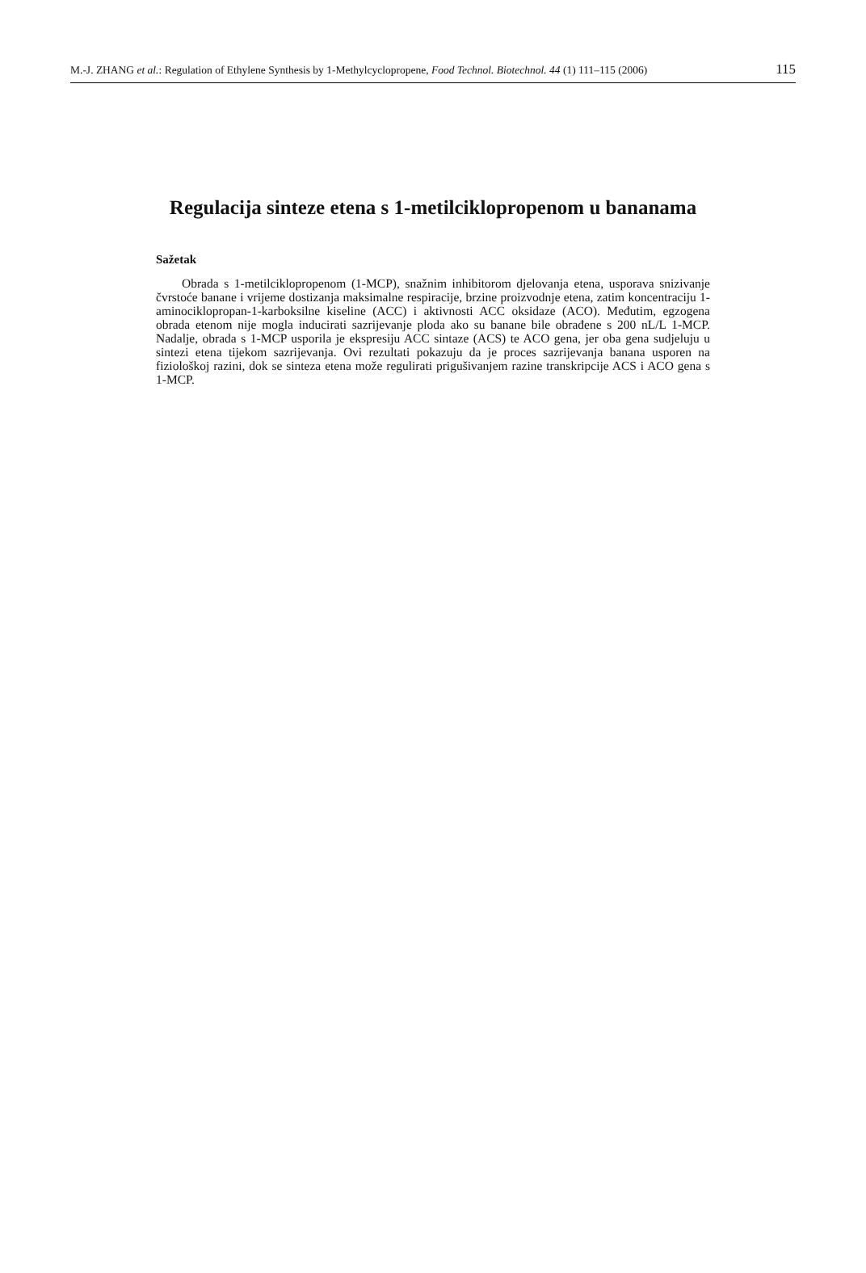M.-J. ZHANG et al.: Regulation of Ethylene Synthesis by 1-Methylcyclopropene, Food Technol. Biotechnol. 44 (1) 111–115 (2006) 115
Regulacija sinteze etena s 1-metilciklopropenom u bananama
Sažetak
Obrada s 1-metilciklopropenom (1-MCP), snažnim inhibitorom djelovanja etena, usporava snizivanje čvrstoće banane i vrijeme dostizanja maksimalne respiracije, brzine proizvodnje etena, zatim koncentraciju 1-aminociklopropan-1-karboksilne kiseline (ACC) i aktivnosti ACC oksidaze (ACO). Međutim, egzogena obrada etenom nije mogla inducirati sazrijevanje ploda ako su banane bile obrađene s 200 nL/L 1-MCP. Nadalje, obrada s 1-MCP usporila je ekspresiju ACC sintaze (ACS) te ACO gena, jer oba gena sudjeluju u sintezi etena tijekom sazrijevanja. Ovi rezultati pokazuju da je proces sazrijevanja banana usporen na fiziološkoj razini, dok se sinteza etena može regulirati prigušivanjem razine transkripcije ACS i ACO gena s 1-MCP.